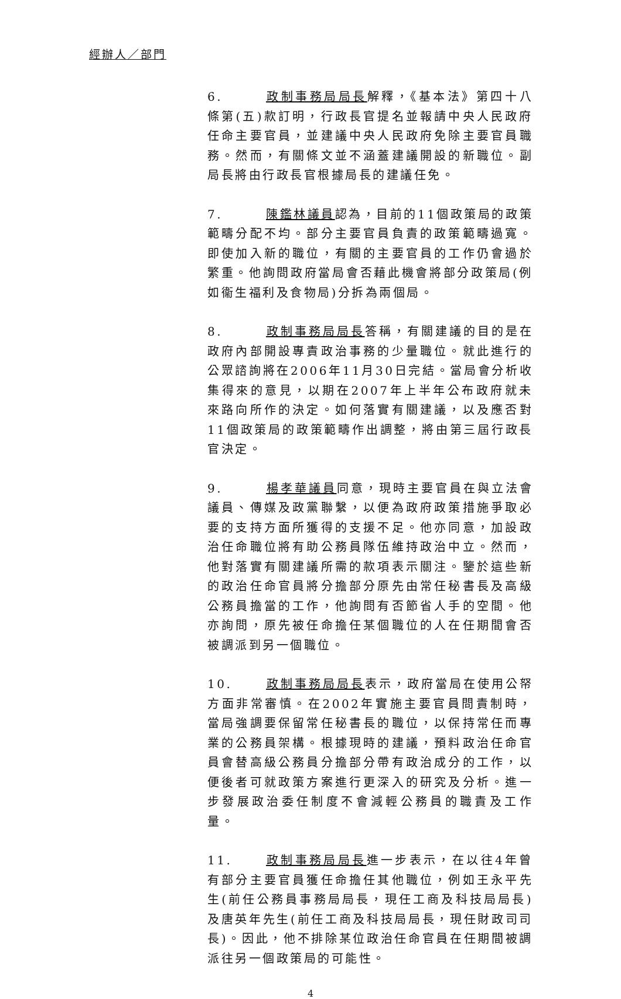經辦人／部門
6. 政制事務局局長解釋，《基本法》第四十八條第(五)款訂明，行政長官提名並報請中央人民政府任命主要官員，並建議中央人民政府免除主要官員職務。然而，有關條文並不涵蓋建議開設的新職位。副局長將由行政長官根據局長的建議任免。
7. 陳鑑林議員認為，目前的11個政策局的政策範疇分配不均。部分主要官員負責的政策範疇過寬。即使加入新的職位，有關的主要官員的工作仍會過於繁重。他詢問政府當局會否藉此機會將部分政策局(例如衞生福利及食物局)分拆為兩個局。
8. 政制事務局局長答稱，有關建議的目的是在政府內部開設專責政治事務的少量職位。就此進行的公眾諮詢將在2006年11月30日完結。當局會分析收集得來的意見，以期在2007年上半年公布政府就未來路向所作的決定。如何落實有關建議，以及應否對11個政策局的政策範疇作出調整，將由第三屆行政長官決定。
9. 楊孝華議員同意，現時主要官員在與立法會議員、傳媒及政黨聯繫，以便為政府政策措施爭取必要的支持方面所獲得的支援不足。他亦同意，加設政治任命職位將有助公務員隊伍維持政治中立。然而，他對落實有關建議所需的款項表示關注。鑒於這些新的政治任命官員將分擔部分原先由常任秘書長及高級公務員擔當的工作，他詢問有否節省人手的空間。他亦詢問，原先被任命擔任某個職位的人在任期間會否被調派到另一個職位。
10. 政制事務局局長表示，政府當局在使用公帑方面非常審慎。在2002年實施主要官員問責制時，當局強調要保留常任秘書長的職位，以保持常任而專業的公務員架構。根據現時的建議，預料政治任命官員會替高級公務員分擔部分帶有政治成分的工作，以便後者可就政策方案進行更深入的研究及分析。進一步發展政治委任制度不會減輕公務員的職責及工作量。
11. 政制事務局局長進一步表示，在以往4年曾有部分主要官員獲任命擔任其他職位，例如王永平先生(前任公務員事務局局長，現任工商及科技局局長)及唐英年先生(前任工商及科技局局長，現任財政司司長)。因此，他不排除某位政治任命官員在任期間被調派往另一個政策局的可能性。
4